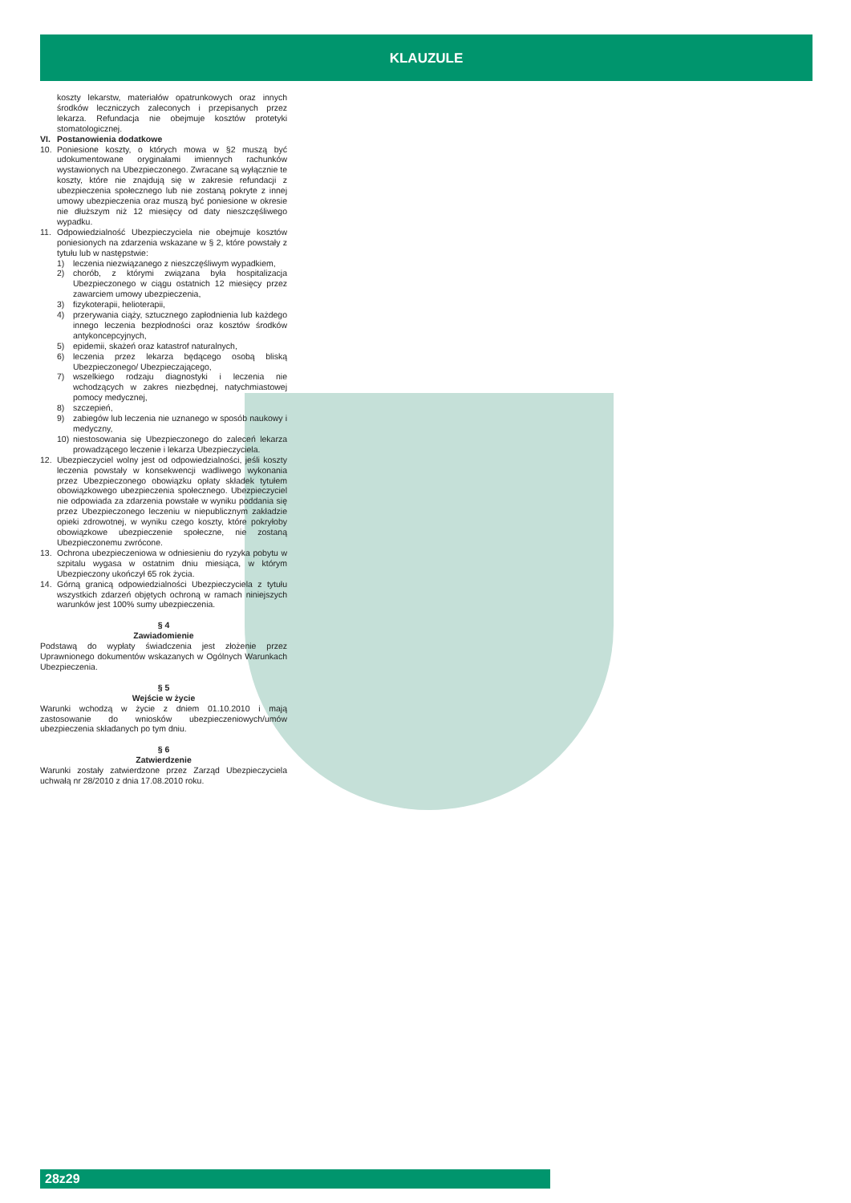KLAUZULE
koszty lekarstw, materiałów opatrunkowych oraz innych środków leczniczych zaleconych i przepisanych przez lekarza. Refundacja nie obejmuje kosztów protetyki stomatologicznej.
VI. Postanowienia dodatkowe
10. Poniesione koszty, o których mowa w §2 muszą być udokumentowane oryginałami imiennych rachunków wystawionych na Ubezpieczonego. Zwracane są wyłącznie te koszty, które nie znajdują się w zakresie refundacji z ubezpieczenia społecznego lub nie zostaną pokryte z innej umowy ubezpieczenia oraz muszą być poniesione w okresie nie dłuższym niż 12 miesięcy od daty nieszczęśliwego wypadku.
11. Odpowiedzialność Ubezpieczyciela nie obejmuje kosztów poniesionych na zdarzenia wskazane w § 2, które powstały z tytułu lub w następstwie:
1) leczenia niezwiązanego z nieszczęśliwym wypadkiem,
2) chorób, z którymi związana była hospitalizacja Ubezpieczonego w ciągu ostatnich 12 miesięcy przez zawarciem umowy ubezpieczenia,
3) fizykoterapii, helioterapii,
4) przerywania ciąży, sztucznego zapłodnienia lub każdego innego leczenia bezpłodności oraz kosztów środków antykoncepcyjnych,
5) epidemii, skażeń oraz katastrof naturalnych,
6) leczenia przez lekarza będącego osobą bliską Ubezpieczonego/ Ubezpieczającego,
7) wszelkiego rodzaju diagnostyki i leczenia nie wchodzących w zakres niezbędnej, natychmiastowej pomocy medycznej,
8) szczepień,
9) zabiegów lub leczenia nie uznanego w sposób naukowy i medyczny,
10) niestosowania się Ubezpieczonego do zaleceń lekarza prowadzącego leczenie i lekarza Ubezpieczyciela.
12. Ubezpieczyciel wolny jest od odpowiedzialności, jeśli koszty leczenia powstały w konsekwencji wadliwego wykonania przez Ubezpieczonego obowiązku opłaty składek tytułem obowiązkowego ubezpieczenia społecznego. Ubezpieczyciel nie odpowiada za zdarzenia powstałe w wyniku poddania się przez Ubezpieczonego leczeniu w niepublicznym zakładzie opieki zdrowotnej, w wyniku czego koszty, które pokryłoby obowiązkowe ubezpieczenie społeczne, nie zostaną Ubezpieczonemu zwrócone.
13. Ochrona ubezpieczeniowa w odniesieniu do ryzyka pobytu w szpitalu wygasa w ostatnim dniu miesiąca, w którym Ubezpieczony ukończył 65 rok życia.
14. Górną granicą odpowiedzialności Ubezpieczyciela z tytułu wszystkich zdarzeń objętych ochroną w ramach niniejszych warunków jest 100% sumy ubezpieczenia.
§ 4
Zawiadomienie
Podstawą do wypłaty świadczenia jest złożenie przez Uprawnionego dokumentów wskazanych w Ogólnych Warunkach Ubezpieczenia.
§ 5
Wejście w życie
Warunki wchodzą w życie z dniem 01.10.2010 i mają zastosowanie do wniosków ubezpieczeniowych/umów ubezpieczenia składanych po tym dniu.
§ 6
Zatwierdzenie
Warunki zostały zatwierdzone przez Zarząd Ubezpieczyciela uchwałą nr 28/2010 z dnia 17.08.2010 roku.
28z29